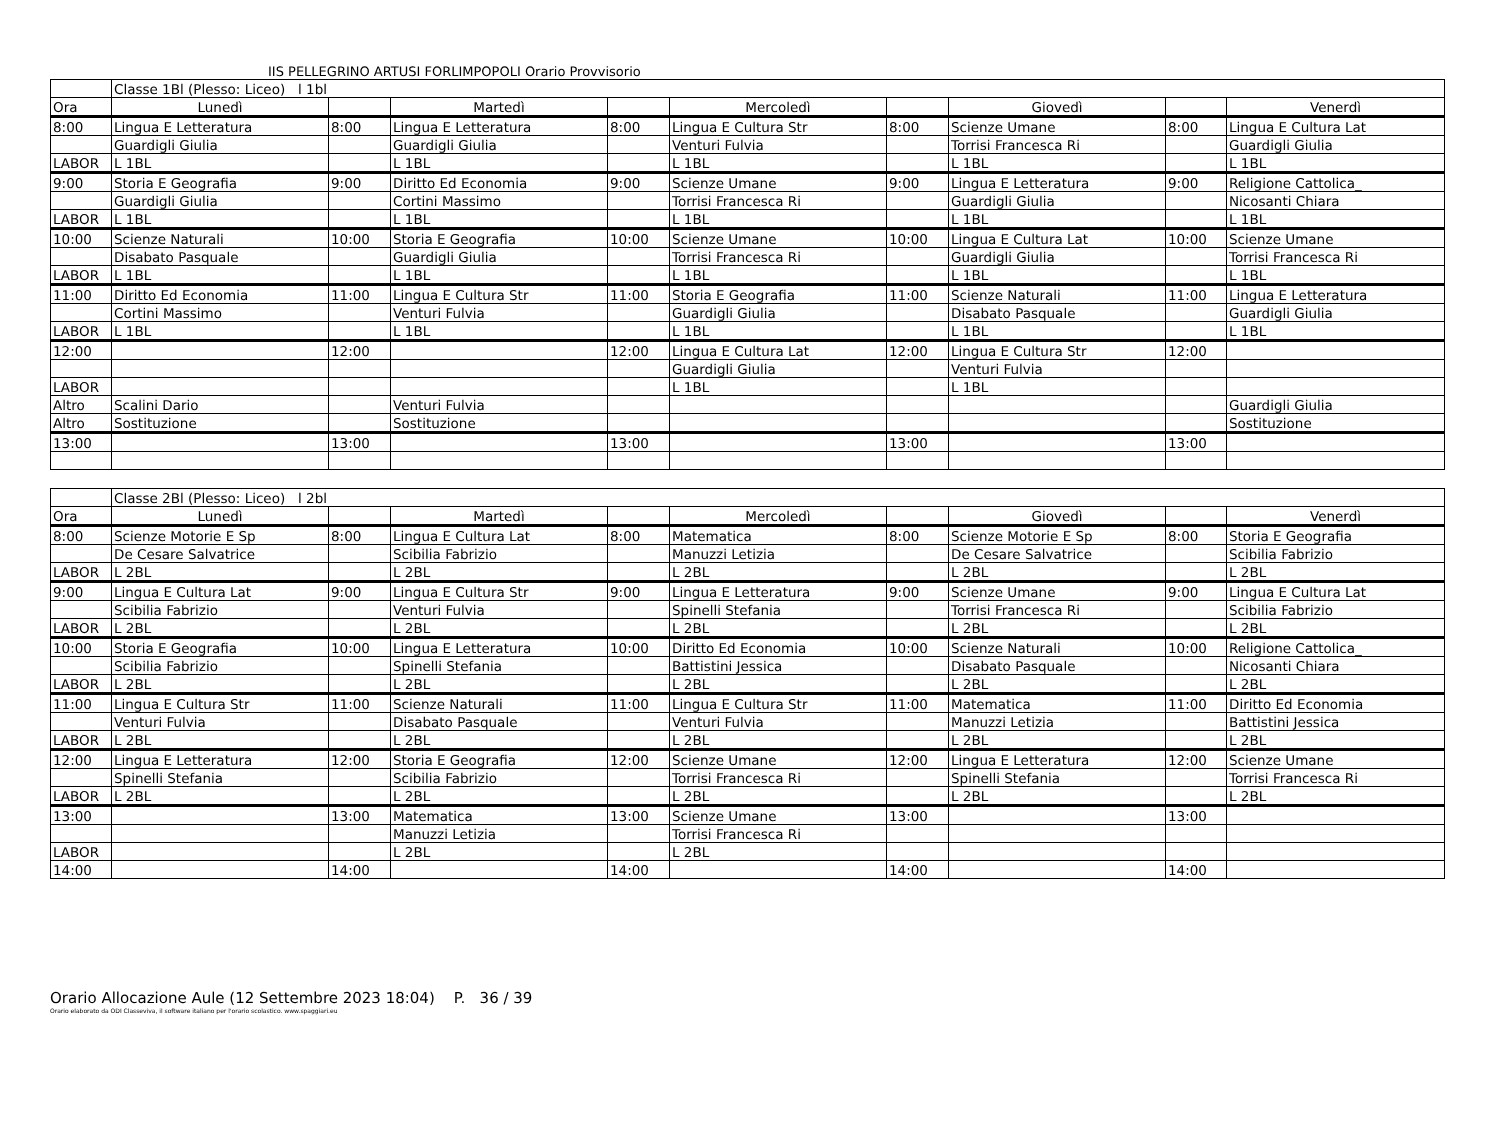IIS PELLEGRINO ARTUSI FORLIMPOPOLI Orario Provvisorio
| | Classe 1Bl (Plesso: Liceo) l 1bl | | | | | | | | |
| Ora | Lunedì | | Martedì | | Mercoledì | | Giovedì | | Venerdì |
| 8:00 | Lingua E Letteratura | 8:00 | Lingua E Letteratura | 8:00 | Lingua E Cultura Str | 8:00 | Scienze Umane | 8:00 | Lingua E Cultura Lat |
| | Guardigli Giulia | | Guardigli Giulia | | Venturi Fulvia | | Torrisi Francesca Ri | | Guardigli Giulia |
| LABOR | L 1BL | | L 1BL | | L 1BL | | L 1BL | | L 1BL |
| 9:00 | Storia E Geografia | 9:00 | Diritto Ed Economia | 9:00 | Scienze Umane | 9:00 | Lingua E Letteratura | 9:00 | Religione Cattolica_ |
| | Guardigli Giulia | | Cortini Massimo | | Torrisi Francesca Ri | | Guardigli Giulia | | Nicosanti Chiara |
| LABOR | L 1BL | | L 1BL | | L 1BL | | L 1BL | | L 1BL |
| 10:00 | Scienze Naturali | 10:00 | Storia E Geografia | 10:00 | Scienze Umane | 10:00 | Lingua E Cultura Lat | 10:00 | Scienze Umane |
| | Disabato Pasquale | | Guardigli Giulia | | Torrisi Francesca Ri | | Guardigli Giulia | | Torrisi Francesca Ri |
| LABOR | L 1BL | | L 1BL | | L 1BL | | L 1BL | | L 1BL |
| 11:00 | Diritto Ed Economia | 11:00 | Lingua E Cultura Str | 11:00 | Storia E Geografia | 11:00 | Scienze Naturali | 11:00 | Lingua E Letteratura |
| | Cortini Massimo | | Venturi Fulvia | | Guardigli Giulia | | Disabato Pasquale | | Guardigli Giulia |
| LABOR | L 1BL | | L 1BL | | L 1BL | | L 1BL | | L 1BL |
| 12:00 | | 12:00 | | 12:00 | Lingua E Cultura Lat | 12:00 | Lingua E Cultura Str | 12:00 | |
| | | | | | Guardigli Giulia | | Venturi Fulvia | | |
| LABOR | | | | | L 1BL | | L 1BL | | |
| Altro | Scalini Dario | | Venturi Fulvia | | | | | | Guardigli Giulia |
| Altro | Sostituzione | | Sostituzione | | | | | | Sostituzione |
| 13:00 | | 13:00 | | 13:00 | | 13:00 | | 13:00 | |
| | Classe 2Bl (Plesso: Liceo) l 2bl | | | | | | | | |
| Ora | Lunedì | | Martedì | | Mercoledì | | Giovedì | | Venerdì |
| 8:00 | Scienze Motorie E Sp | 8:00 | Lingua E Cultura Lat | 8:00 | Matematica | 8:00 | Scienze Motorie E Sp | 8:00 | Storia E Geografia |
| | De Cesare Salvatrice | | Scibilia Fabrizio | | Manuzzi Letizia | | De Cesare Salvatrice | | Scibilia Fabrizio |
| LABOR | L 2BL | | L 2BL | | L 2BL | | L 2BL | | L 2BL |
| 9:00 | Lingua E Cultura Lat | 9:00 | Lingua E Cultura Str | 9:00 | Lingua E Letteratura | 9:00 | Scienze Umane | 9:00 | Lingua E Cultura Lat |
| | Scibilia Fabrizio | | Venturi Fulvia | | Spinelli Stefania | | Torrisi Francesca Ri | | Scibilia Fabrizio |
| LABOR | L 2BL | | L 2BL | | L 2BL | | L 2BL | | L 2BL |
| 10:00 | Storia E Geografia | 10:00 | Lingua E Letteratura | 10:00 | Diritto Ed Economia | 10:00 | Scienze Naturali | 10:00 | Religione Cattolica_ |
| | Scibilia Fabrizio | | Spinelli Stefania | | Battistini Jessica | | Disabato Pasquale | | Nicosanti Chiara |
| LABOR | L 2BL | | L 2BL | | L 2BL | | L 2BL | | L 2BL |
| 11:00 | Lingua E Cultura Str | 11:00 | Scienze Naturali | 11:00 | Lingua E Cultura Str | 11:00 | Matematica | 11:00 | Diritto Ed Economia |
| | Venturi Fulvia | | Disabato Pasquale | | Venturi Fulvia | | Manuzzi Letizia | | Battistini Jessica |
| LABOR | L 2BL | | L 2BL | | L 2BL | | L 2BL | | L 2BL |
| 12:00 | Lingua E Letteratura | 12:00 | Storia E Geografia | 12:00 | Scienze Umane | 12:00 | Lingua E Letteratura | 12:00 | Scienze Umane |
| | Spinelli Stefania | | Scibilia Fabrizio | | Torrisi Francesca Ri | | Spinelli Stefania | | Torrisi Francesca Ri |
| LABOR | L 2BL | | L 2BL | | L 2BL | | L 2BL | | L 2BL |
| 13:00 | | 13:00 | Matematica | 13:00 | Scienze Umane | 13:00 | | 13:00 | |
| | | | Manuzzi Letizia | | Torrisi Francesca Ri | | | | |
| LABOR | | | L 2BL | | L 2BL | | | | |
| 14:00 | | 14:00 | | 14:00 | | 14:00 | | 14:00 | |
Orario Allocazione Aule (12 Settembre 2023 18:04) P. 36 / 39
Orario elaborato da ODI Classeviva, il software italiano per l'orario scolastico. www.spaggiari.eu